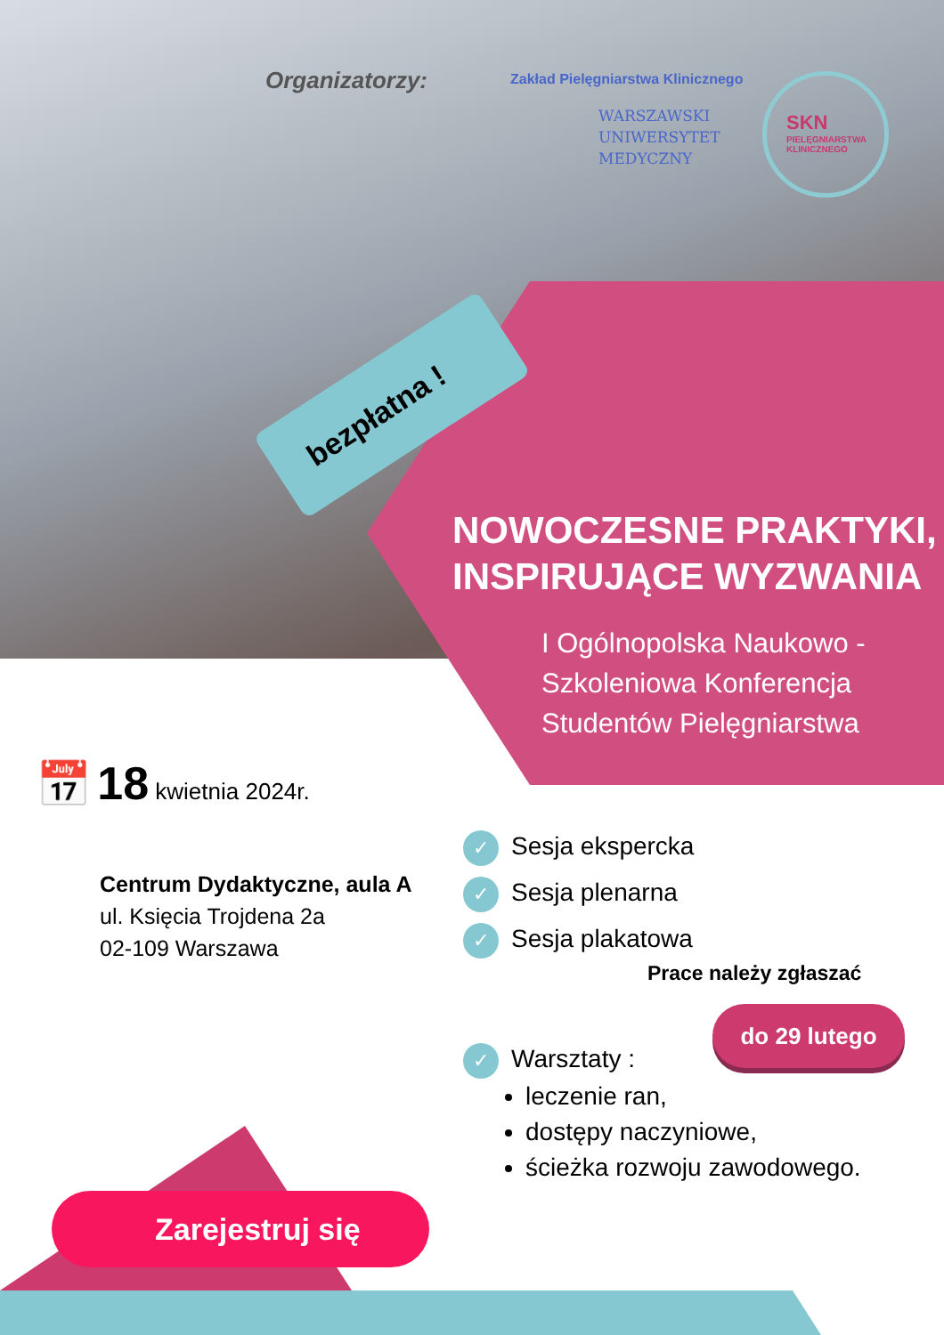Organizatorzy:
Zakład Pielęgniarstwa Klinicznego
WARSZAWSKI
UNIWERSYTET
MEDYCZNY
SKN
PIELĘGNIARSTWA
KLINICZNEGO
bezpłatna !
NOWOCZESNE PRAKTYKI,
INSPIRUJĄCE WYZWANIA
I Ogólnopolska Naukowo -
Szkoleniowa Konferencja
Studentów Pielęgniarstwa
📅 18 kwietnia 2024r.
Centrum Dydaktyczne, aula A
ul. Księcia Trojdena 2a
02-109 Warszawa
✓ Sesja ekspercka
✓ Sesja plenarna
✓ Sesja plakatowa
Prace należy zgłaszać
do 29 lutego
✓ Warsztaty :
leczenie ran,
dostępy naczyniowe,
ścieżka rozwoju zawodowego.
Zarejestruj się